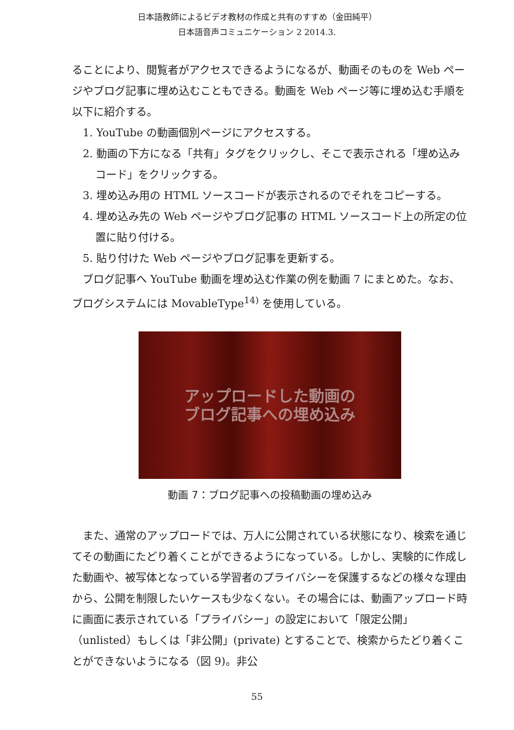日本語教師によるビデオ教材の作成と共有のすすめ（金田純平）
日本語音声コミュニケーション 2 2014.3.
ることにより、閲覧者がアクセスできるようになるが、動画そのものを Web ページやブログ記事に埋め込むこともできる。動画を Web ページ等に埋め込む手順を以下に紹介する。
1. YouTube の動画個別ページにアクセスする。
2. 動画の下方になる「共有」タグをクリックし、そこで表示される「埋め込みコード」をクリックする。
3. 埋め込み用の HTML ソースコードが表示されるのでそれをコピーする。
4. 埋め込み先の Web ページやブログ記事の HTML ソースコード上の所定の位置に貼り付ける。
5. 貼り付けた Web ページやブログ記事を更新する。
　ブログ記事へ YouTube 動画を埋め込む作業の例を動画 7 にまとめた。なお、ブログシステムには MovableType<sup>14)</sup> を使用している。
アップロードした動画の
ブログ記事への埋め込み
動画 7：ブログ記事への投稿動画の埋め込み
　また、通常のアップロードでは、万人に公開されている状態になり、検索を通じてその動画にたどり着くことができるようになっている。しかし、実験的に作成した動画や、被写体となっている学習者のプライバシーを保護するなどの様々な理由から、公開を制限したいケースも少なくない。その場合には、動画アップロード時に画面に表示されている「プライバシー」の設定において「限定公開」（unlisted）もしくは「非公開」(private) とすることで、検索からたどり着くことができないようになる（図 9)。非公
55